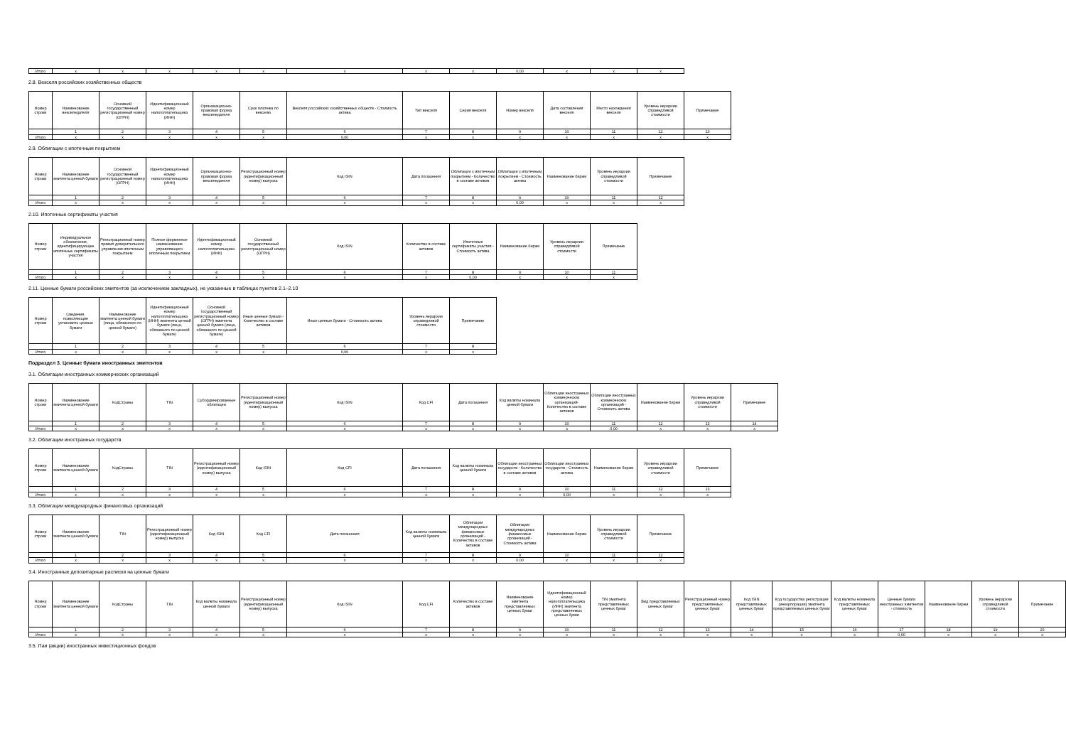| Итого | x | x | x | x | x | x | x | x | 0,00 | x | x | x |
2.8. Векселя российских хозяйственных обществ
| Номер строки | Наименование векселедателя | Основной государственный регистрационный номер (ОГРН) | Идентификационный номер налогоплательщика (ИНН) | Организационно-правовая форма векселедателя | Срок платежа по векселю | Векселя российских хозяйственных обществ - Стоимость актива | Тип векселя | Серия векселя | Номер векселя | Дата составления векселя | Место нахождения векселя | Уровень иерархии справедливой стоимости | Примечание |
| --- | --- | --- | --- | --- | --- | --- | --- | --- | --- | --- | --- | --- | --- |
| | 1 | 2 | 3 | 4 | 5 | 6 | 7 | 8 | 9 | 10 | 11 | 12 | 13 |
| Итого | x | x | x | x | x | 0,00 | x | x | x | x | x | x | x |
2.9. Облигации с ипотечным покрытием
| Номер строки | Наименование эмитента ценной бумаги | Основной государственный регистрационный номер (ОГРН) | Идентификационный номер налогоплательщика (ИНН) | Организационно-правовая форма векселедателя | Регистрационный номер (идентификационный номер) выпуска | Код ISIN | Дата погашения | Облигации с ипотечным покрытием - Количество в составе активов | Облигации с ипотечным покрытием - Стоимость актива | Наименование биржи | Уровень иерархии справедливой стоимости | Примечание |
| --- | --- | --- | --- | --- | --- | --- | --- | --- | --- | --- | --- | --- |
| | 1 | 2 | 3 | 4 | 5 | 6 | 7 | 8 | 9 | 10 | 11 | 12 |
| Итого | x | x | x | x | x | x | x | x | 0,00 | x | x | x |
2.10. Ипотечные сертификаты участия
| Номер строки | Индивидуальное обозначение, идентифицирующее ипотечные сертификаты участия | Регистрационный номер правил доверительного управления ипотечным покрытием | Полное фирменное наименование управляющего ипотечным покрытием | Идентификационный номер налогоплательщика (ИНН) | Основной государственный регистрационный номер (ОГРН) | Код ISIN | Количество в составе активов | Ипотечные сертификаты участия - Стоимость актива | Наименование биржи | Уровень иерархии справедливой стоимости | Примечание |
| --- | --- | --- | --- | --- | --- | --- | --- | --- | --- | --- | --- |
| | 1 | 2 | 3 | 4 | 5 | 6 | 7 | 8 | 9 | 10 | 11 |
| Итого | x | x | x | x | x | x | x | 0,00 | x | x | x |
2.11. Ценные бумаги российских эмитентов (за исключением закладных), не указанные в таблицах пунктов 2.1–2.10
| Номер строки | Сведения, позволяющие установить ценные бумаги | Наименование эмитента ценной бумаги (лица, обязанного по ценной бумаге) | Идентификационный номер налогоплательщика (ИНН) эмитента ценной бумаги (лица, обязанного по ценной бумаге) | Основной государственный регистрационный номер (ОГРН) эмитента ценной бумаги (лица, обязанного по ценной бумаге) | Иные ценные бумаги - Количество в составе активов | Иные ценные бумаги - Стоимость актива | Уровень иерархии справедливой стоимости | Примечание |
| --- | --- | --- | --- | --- | --- | --- | --- | --- |
| | 1 | 2 | 3 | 4 | 5 | 6 | 7 | 8 |
| Итого | x | x | x | x | x | 0,00 | x | x |
Подраздел 3. Ценные бумаги иностранных эмитентов
3.1. Облигации иностранных коммерческих организаций
| Номер строки | Наименование эмитента ценной бумаги | КодСтраны | TIN | Субординированные облигации | Регистрационный номер (идентификационный номер) выпуска | Код ISIN | Код CFI | Дата погашения | Код валюты номинала ценной бумаги | Облигации иностранных коммерческих организаций- Количество в составе активов | Облигации иностранных коммерческих организаций - Стоимость актива | Наименование биржи | Уровень иерархии справедливой стоимости | Примечание |
| --- | --- | --- | --- | --- | --- | --- | --- | --- | --- | --- | --- | --- | --- | --- |
| | 1 | 2 | 3 | 4 | 5 | 6 | 7 | 8 | 9 | 10 | 11 | 12 | 13 | 14 |
| Итого | x | x | x | x | x | x | x | x | x | x | 0,00 | x | x | x |
3.2. Облигации иностранных государств
| Номер строки | Наименование эмитента ценной бумаги | КодСтраны | TIN | Регистрационный номер (идентификационный номер) выпуска | Код ISIN | Код CFI | Дата погашения | Код валюты номинала ценной бумаги | Облигации иностранных государств - Количество в составе активов | Облигации иностранных государств - Стоимость актива | Наименование биржи | Уровень иерархии справедливой стоимости | Примечание |
| --- | --- | --- | --- | --- | --- | --- | --- | --- | --- | --- | --- | --- | --- |
| | 1 | 2 | 3 | 4 | 5 | 6 | 7 | 8 | 9 | 10 | 11 | 12 | 13 |
| Итого | x | x | x | x | x | x | x | x | x | 0,00 | x | x | x |
3.3. Облигации международных финансовых организаций
| Номер строки | Наименование эмитента ценной бумаги | TIN | Регистрационный номер (идентификационный номер) выпуска | Код ISIN | Код CFI | Дата погашения | Код валюты номинала ценной бумаги | Облигации международных финансовых организаций - Количество в составе активов | Облигации международных финансовых организаций - Стоимость актива | Наименование биржи | Уровень иерархии справедливой стоимости | Примечание |
| --- | --- | --- | --- | --- | --- | --- | --- | --- | --- | --- | --- | --- |
| | 1 | 2 | 3 | 4 | 5 | 6 | 7 | 8 | 9 | 10 | 11 | 12 |
| Итого | x | x | x | x | x | x | x | x | 0,00 | x | x | x |
3.4. Иностранные депозитарные расписки на ценные бумаги
| Номер строки | Наименование эмитента ценной бумаги | КодСтраны | TIN | Код валюты номинала ценной бумаги | Регистрационный номер (идентификационный номер) выпуска | Код ISIN | Код CFI | Количество в составе активов | Наименование эмитента представляемых ценных бумаг | Идентификационный номер налогоплательщика (ИНН) эмитента представляемых ценных бумаг | TIN эмитента представляемых ценных бумаг | Вид представляемых ценных бумаг | Регистрационный номер представляемых ценных бумаг | Код ISIN представляемых ценных бумаг | Код государства регистрации (инкорпорации) эмитента представляемых ценных бумаг | Код валюты номинала представляемых ценных бумаг | Ценные бумаги иностранных эмитентов - стоимость | Наименование биржи | Уровень иерархии справедливой стоимости | Примечание |
| --- | --- | --- | --- | --- | --- | --- | --- | --- | --- | --- | --- | --- | --- | --- | --- | --- | --- | --- | --- | --- |
| | 1 | 2 | 3 | 4 | 5 | 6 | 7 | 8 | 9 | 10 | 11 | 12 | 13 | 14 | 15 | 16 | 17 | 18 | 19 | 20 |
| Итого | x | x | x | x | x | x | x | x | x | x | x | x | x | x | x | x | 0,00 | x | x | x |
3.5. Паи (акции) иностранных инвестиционных фондов